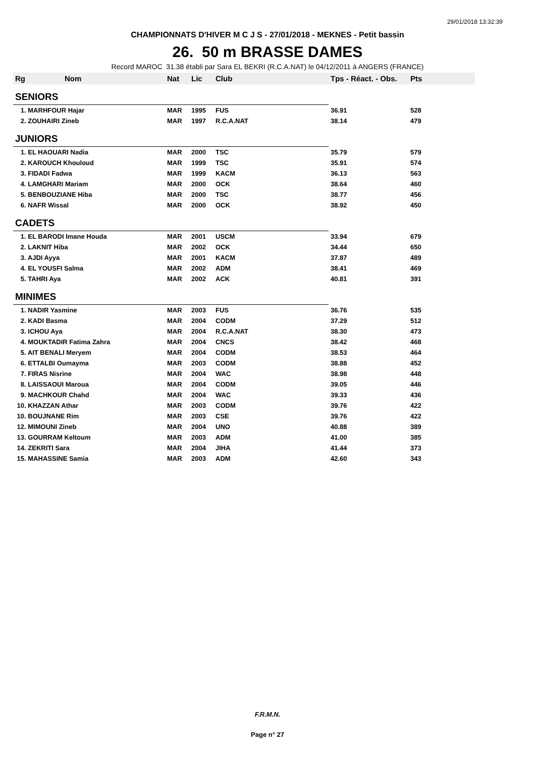29/01/2018 13:32:39
CHAMPIONNATS D'HIVER M C J S - 27/01/2018 - MEKNES - Petit bassin
26. 50 m BRASSE DAMES
Record MAROC 31.38 établi par Sara EL BEKRI (R.C.A.NAT) le 04/12/2011 à ANGERS (FRANCE)
| Rg | Nom | Nat | Lic | Club | Tps - Réact. - Obs. | Pts |
| --- | --- | --- | --- | --- | --- | --- |
| SENIORS | | | | | | |
| 1. MARHFOUR Hajar | | MAR | 1995 | FUS | 36.91 | 528 |
| 2. ZOUHAIRI Zineb | | MAR | 1997 | R.C.A.NAT | 38.14 | 479 |
| JUNIORS | | | | | | |
| 1. EL HAOUARI Nadia | | MAR | 2000 | TSC | 35.79 | 579 |
| 2. KAROUCH Khouloud | | MAR | 1999 | TSC | 35.91 | 574 |
| 3. FIDADI Fadwa | | MAR | 1999 | KACM | 36.13 | 563 |
| 4. LAMGHARI Mariam | | MAR | 2000 | OCK | 38.64 | 460 |
| 5. BENBOUZIANE Hiba | | MAR | 2000 | TSC | 38.77 | 456 |
| 6. NAFR Wissal | | MAR | 2000 | OCK | 38.92 | 450 |
| CADETS | | | | | | |
| 1. EL BARODI Imane Houda | | MAR | 2001 | USCM | 33.94 | 679 |
| 2. LAKNIT Hiba | | MAR | 2002 | OCK | 34.44 | 650 |
| 3. AJDI Ayya | | MAR | 2001 | KACM | 37.87 | 489 |
| 4. EL YOUSFI Salma | | MAR | 2002 | ADM | 38.41 | 469 |
| 5. TAHRI Aya | | MAR | 2002 | ACK | 40.81 | 391 |
| MINIMES | | | | | | |
| 1. NADIR Yasmine | | MAR | 2003 | FUS | 36.76 | 535 |
| 2. KADI Basma | | MAR | 2004 | CODM | 37.29 | 512 |
| 3. ICHOU Aya | | MAR | 2004 | R.C.A.NAT | 38.30 | 473 |
| 4. MOUKTADIR Fatima Zahra | | MAR | 2004 | CNCS | 38.42 | 468 |
| 5. AIT BENALI Meryem | | MAR | 2004 | CODM | 38.53 | 464 |
| 6. ETTALBI Oumayma | | MAR | 2003 | CODM | 38.88 | 452 |
| 7. FIRAS Nisrine | | MAR | 2004 | WAC | 38.98 | 448 |
| 8. LAISSAOUI Maroua | | MAR | 2004 | CODM | 39.05 | 446 |
| 9. MACHKOUR Chahd | | MAR | 2004 | WAC | 39.33 | 436 |
| 10. KHAZZAN Athar | | MAR | 2003 | CODM | 39.76 | 422 |
| 10. BOUJNANE Rim | | MAR | 2003 | CSE | 39.76 | 422 |
| 12. MIMOUNI Zineb | | MAR | 2004 | UNO | 40.88 | 389 |
| 13. GOURRAM Keltoum | | MAR | 2003 | ADM | 41.00 | 385 |
| 14. ZEKRITI Sara | | MAR | 2004 | JIHA | 41.44 | 373 |
| 15. MAHASSINE Samia | | MAR | 2003 | ADM | 42.60 | 343 |
F.R.M.N.
Page n° 27